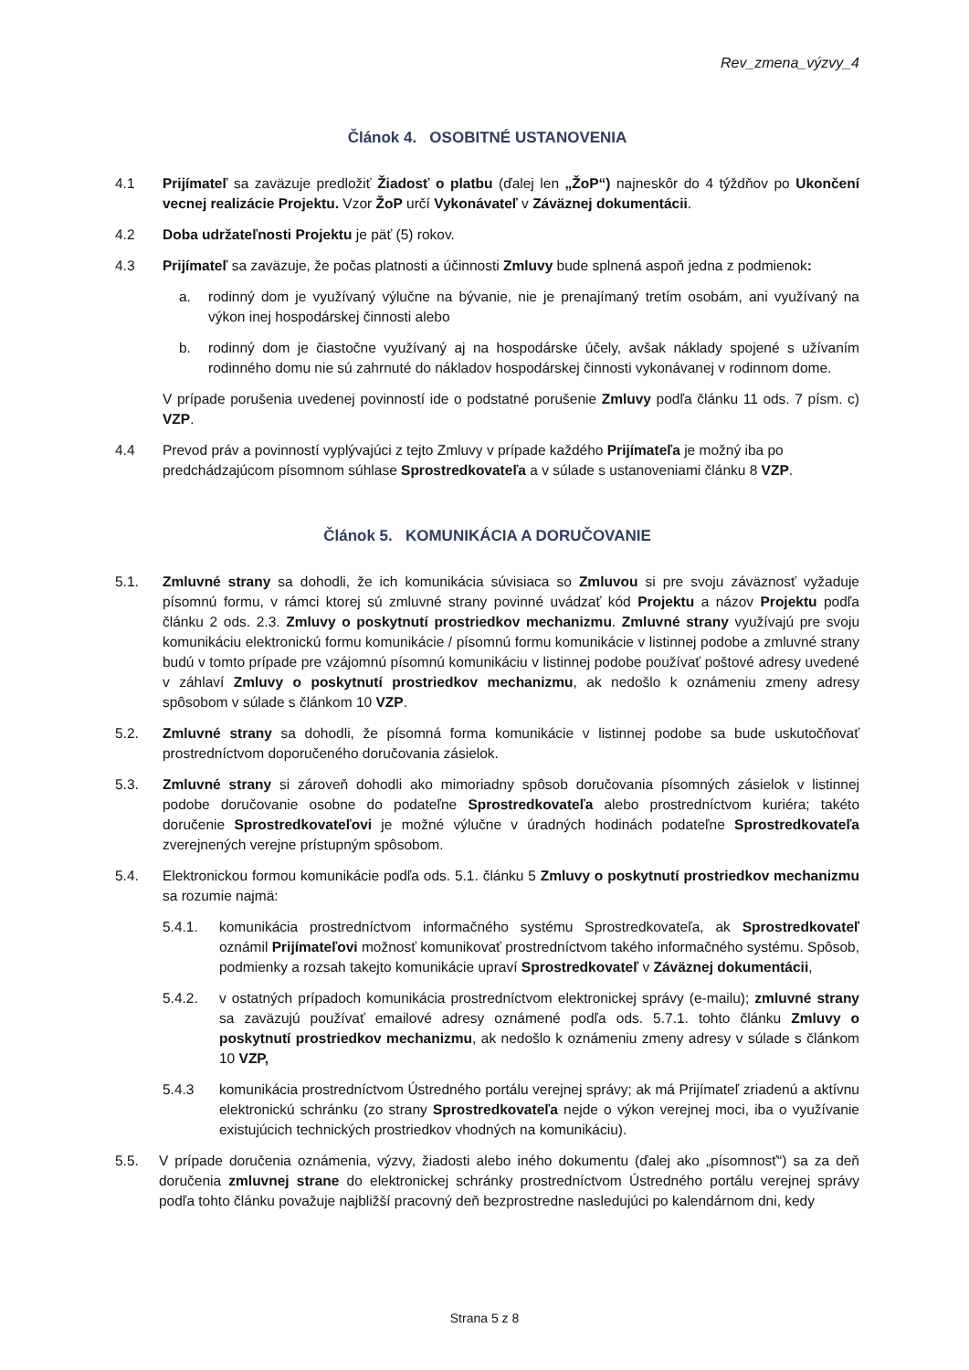Rev_zmena_výzvy_4
Článok 4. OSOBITNÉ USTANOVENIA
4.1 Prijímateľ sa zaväzuje predložiť Žiadosť o platbu (ďalej len „ŽoP“) najneskôr do 4 týždňov po Ukončení vecnej realizácie Projektu. Vzor ŽoP určí Vykonávateľ v Záväznej dokumentácii.
4.2 Doba udržateľnosti Projektu je päť (5) rokov.
4.3 Prijímateľ sa zaväzuje, že počas platnosti a účinnosti Zmluvy bude splnená aspoň jedna z podmienok:
a. rodinný dom je využívaný výlučne na bývanie, nie je prenajímaný tretím osobám, ani využívaný na výkon inej hospodárskej činnosti alebo
b. rodinný dom je čiastočne využívaný aj na hospodárske účely, avšak náklady spojené s užívaním rodinného domu nie sú zahrnuté do nákladov hospodárskej činnosti vykonávanej v rodinnom dome.
V prípade porušenia uvedenej povinností ide o podstatné porušenie Zmluvy podľa článku 11 ods. 7 písm. c) VZP.
4.4 Prevod práv a povinností vyplývajúci z tejto Zmluvy v prípade každého Prijímateľa je možný iba po predchádzajúcom písomnom súhlase Sprostredkovateľa a v súlade s ustanoveniami článku 8 VZP.
Článok 5. KOMUNIKÁCIA A DORUČOVANIE
5.1. Zmluvné strany sa dohodli, že ich komunikácia súvisiaca so Zmluvou si pre svoju záväznosť vyžaduje písomnú formu, v rámci ktorej sú zmluvné strany povinné uvádzať kód Projektu a názov Projektu podľa článku 2 ods. 2.3. Zmluvy o poskytnutí prostriedkov mechanizmu. Zmluvné strany využívajú pre svoju komunikáciu elektronickú formu komunikácie / písomnú formu komunikácie v listinnej podobe a zmluvné strany budú v tomto prípade pre vzájomnú písomnú komunikáciu v listinnej podobe používať poštové adresy uvedené v záhlaví Zmluvy o poskytnutí prostriedkov mechanizmu, ak nedošlo k oznámeniu zmeny adresy spôsobom v súlade s článkom 10 VZP.
5.2. Zmluvné strany sa dohodli, že písomná forma komunikácie v listinnej podobe sa bude uskutočňovať prostredníctvom doporučeného doručovania zásielok.
5.3. Zmluvné strany si zároveň dohodli ako mimoriadny spôsob doručovania písomných zásielok v listinnej podobe doručovanie osobne do podateľne Sprostredkovateľa alebo prostredníctvom kuriéra; takéto doručenie Sprostredkovateľovi je možné výlučne v úradných hodinách podateľne Sprostredkovateľa zverejnených verejne prístupným spôsobom.
5.4. Elektronickou formou komunikácie podľa ods. 5.1. článku 5 Zmluvy o poskytnutí prostriedkov mechanizmu sa rozumie najmä:
5.4.1. komunikácia prostredníctvom informačného systému Sprostredkovateľa, ak Sprostredkovateľ oznámil Prijímateľovi možnosť komunikovať prostredníctvom takého informačného systému. Spôsob, podmienky a rozsah takejto komunikácie upraví Sprostredkovateľ v Záväznej dokumentácii,
5.4.2. v ostatných prípadoch komunikácia prostredníctvom elektronickej správy (e-mailu); zmluvné strany sa zaväzujú používať emailové adresy oznámené podľa ods. 5.7.1. tohto článku Zmluvy o poskytnutí prostriedkov mechanizmu, ak nedošlo k oznámeniu zmeny adresy v súlade s článkom 10 VZP,
5.4.3 komunikácia prostredníctvom Ústredného portálu verejnej správy; ak má Prijímateľ zriadenú a aktívnu elektronickú schránku (zo strany Sprostredkovateľa nejde o výkon verejnej moci, iba o využívanie existujúcich technických prostriedkov vhodných na komunikáciu).
5.5. V prípade doručenia oznámenia, výzvy, žiadosti alebo iného dokumentu (ďalej ako „písomnosť“) sa za deň doručenia zmluvnej strane do elektronickej schránky prostredníctvom Ústredného portálu verejnej správy podľa tohto článku považuje najbližší pracovný deň bezprostredne nasledujúci po kalendárnom dni, kedy
Strana 5 z 8